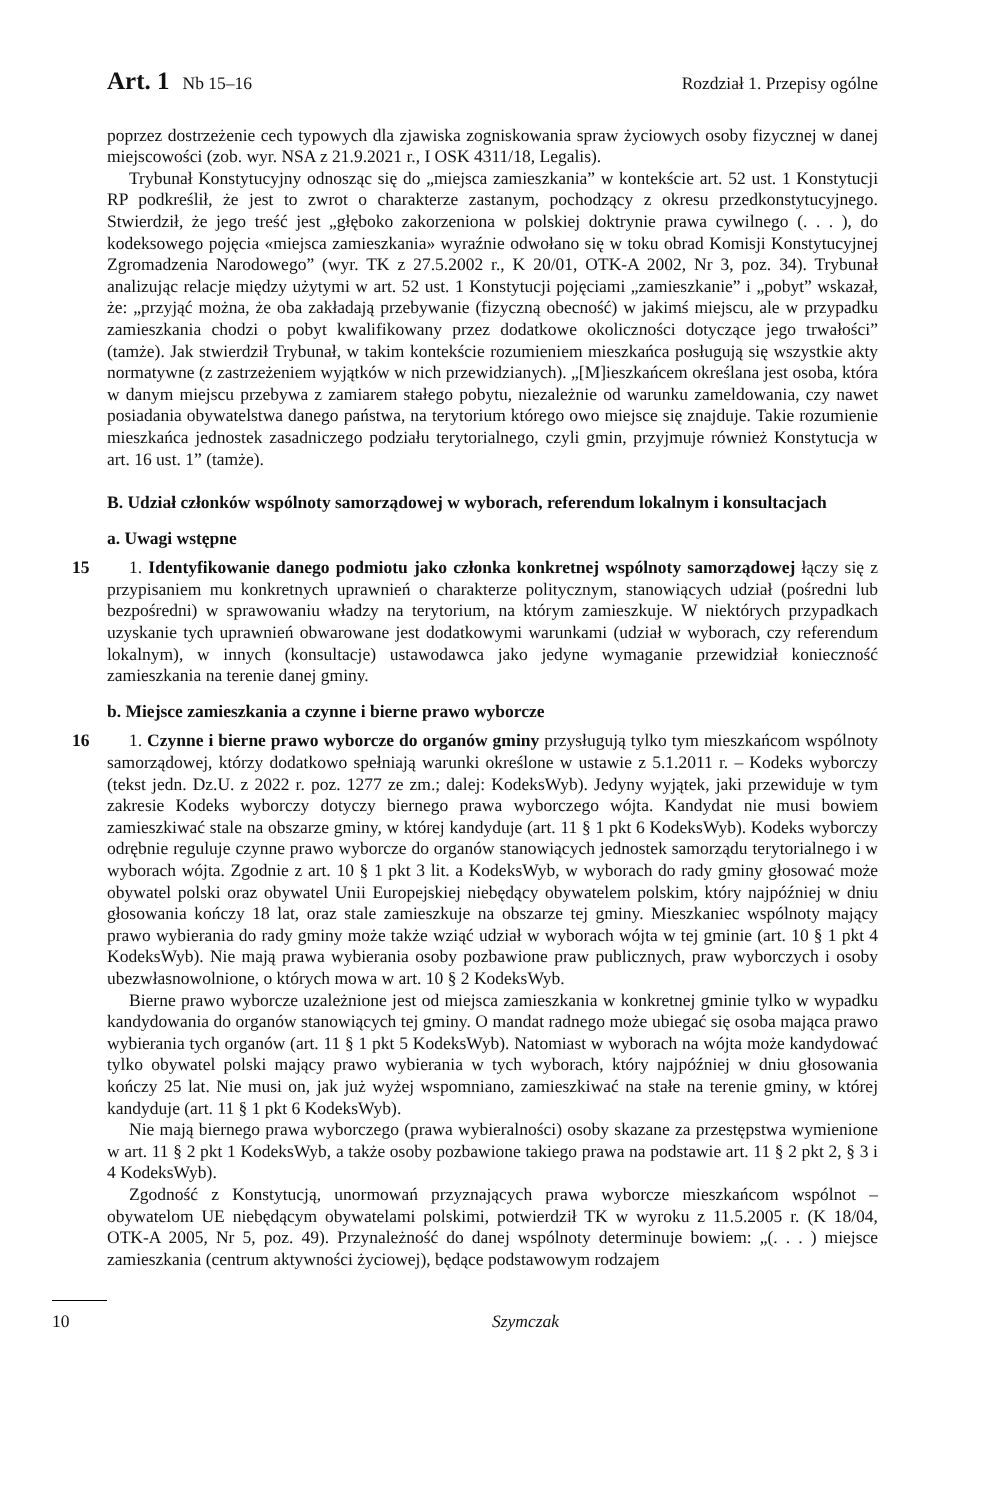Art. 1 Nb 15–16 Rozdział 1. Przepisy ogólne
poprzez dostrzeżenie cech typowych dla zjawiska zogniskowania spraw życiowych osoby fizycznej w danej miejscowości (zob. wyr. NSA z 21.9.2021 r., I OSK 4311/18, Legalis).
Trybunał Konstytucyjny odnosząc się do „miejsca zamieszkania” w kontekście art. 52 ust. 1 Konstytucji RP podkreślił, że jest to zwrot o charakterze zastanym, pochodzący z okresu przedkonstytucyjnego. Stwierdził, że jego treść jest „głęboko zakorzeniona w polskiej doktrynie prawa cywilnego (. . . ), do kodeksowego pojęcia «miejsca zamieszkania» wyraźnie odwołano się w toku obrad Komisji Konstytucyjnej Zgromadzenia Narodowego” (wyr. TK z 27.5.2002 r., K 20/01, OTK-A 2002, Nr 3, poz. 34). Trybunał analizując relacje między użytymi w art. 52 ust. 1 Konstytucji pojęciami „zamieszkanie” i „pobyt” wskazał, że: „przyjąć można, że oba zakładają przebywanie (fizyczną obecność) w jakimś miejscu, ale w przypadku zamieszkania chodzi o pobyt kwalifikowany przez dodatkowe okoliczności dotyczące jego trwałości” (tamże). Jak stwierdził Trybunał, w takim kontekście rozumieniem mieszkańca posługują się wszystkie akty normatywne (z zastrzeżeniem wyjątków w nich przewidzianych). „[M]ieszkańcem określana jest osoba, która w danym miejscu przebywa z zamiarem stałego pobytu, niezależnie od warunku zameldowania, czy nawet posiadania obywatelstwa danego państwa, na terytorium którego owo miejsce się znajduje. Takie rozumienie mieszkańca jednostek zasadniczego podziału terytorialnego, czyli gmin, przyjmuje również Konstytucja w art. 16 ust. 1” (tamże).
B. Udział członków wspólnoty samorządowej w wyborach, referendum lokalnym i konsultacjach
a. Uwagi wstępne
15
1. Identyfikowanie danego podmiotu jako członka konkretnej wspólnoty samorządowej łączy się z przypisaniem mu konkretnych uprawnień o charakterze politycznym, stanowiących udział (pośredni lub bezpośredni) w sprawowaniu władzy na terytorium, na którym zamieszkuje. W niektórych przypadkach uzyskanie tych uprawnień obwarowane jest dodatkowymi warunkami (udział w wyborach, czy referendum lokalnym), w innych (konsultacje) ustawodawca jako jedyne wymaganie przewidział konieczność zamieszkania na terenie danej gminy.
b. Miejsce zamieszkania a czynne i bierne prawo wyborcze
16
1. Czynne i bierne prawo wyborcze do organów gminy przysługują tylko tym mieszkańcom wspólnoty samorządowej, którzy dodatkowo spełniają warunki określone w ustawie z 5.1.2011 r. – Kodeks wyborczy (tekst jedn. Dz.U. z 2022 r. poz. 1277 ze zm.; dalej: KodeksWyb). Jedyny wyjątek, jaki przewiduje w tym zakresie Kodeks wyborczy dotyczy biernego prawa wyborczego wójta. Kandydat nie musi bowiem zamieszkiwać stale na obszarze gminy, w której kandyduje (art. 11 § 1 pkt 6 KodeksWyb). Kodeks wyborczy odrębnie reguluje czynne prawo wyborcze do organów stanowiących jednostek samorządu terytorialnego i w wyborach wójta. Zgodnie z art. 10 § 1 pkt 3 lit. a KodeksWyb, w wyborach do rady gminy głosować może obywatel polski oraz obywatel Unii Europejskiej niebędący obywatelem polskim, który najpóźniej w dniu głosowania kończy 18 lat, oraz stale zamieszkuje na obszarze tej gminy. Mieszkaniec wspólnoty mający prawo wybierania do rady gminy może także wziąć udział w wyborach wójta w tej gminie (art. 10 § 1 pkt 4 KodeksWyb). Nie mają prawa wybierania osoby pozbawione praw publicznych, praw wyborczych i osoby ubezwłasnowolnione, o których mowa w art. 10 § 2 KodeksWyb.
Bierne prawo wyborcze uzależnione jest od miejsca zamieszkania w konkretnej gminie tylko w wypadku kandydowania do organów stanowiących tej gminy. O mandat radnego może ubiegać się osoba mająca prawo wybierania tych organów (art. 11 § 1 pkt 5 KodeksWyb). Natomiast w wyborach na wójta może kandydować tylko obywatel polski mający prawo wybierania w tych wyborach, który najpóźniej w dniu głosowania kończy 25 lat. Nie musi on, jak już wyżej wspomniano, zamieszkiwać na stałe na terenie gminy, w której kandyduje (art. 11 § 1 pkt 6 KodeksWyb).
Nie mają biernego prawa wyborczego (prawa wybieralności) osoby skazane za przestępstwa wymienione w art. 11 § 2 pkt 1 KodeksWyb, a także osoby pozbawione takiego prawa na podstawie art. 11 § 2 pkt 2, § 3 i 4 KodeksWyb).
Zgodność z Konstytucją, unormowań przyznających prawa wyborcze mieszkańcom wspólnot – obywatelom UE niebędącym obywatelami polskimi, potwierdził TK w wyroku z 11.5.2005 r. (K 18/04, OTK-A 2005, Nr 5, poz. 49). Przynależność do danej wspólnoty determinuje bowiem: „(. . . ) miejsce zamieszkania (centrum aktywności życiowej), będące podstawowym rodzajem
10 Szymczak